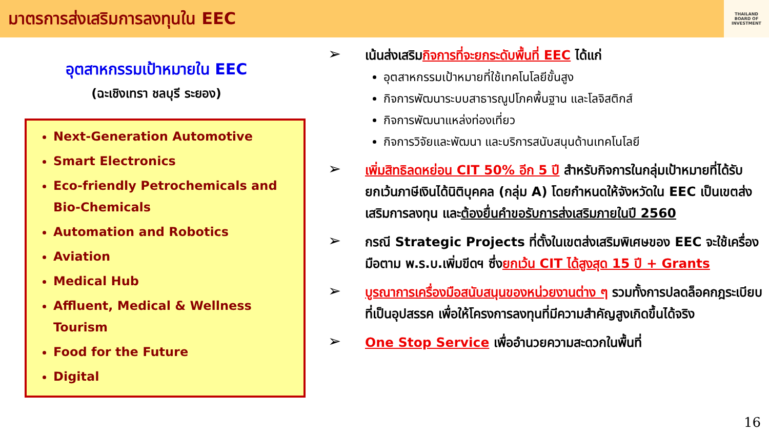มาตรการส่งเสริมการลงทุนใน EEC
THAILAND
BOARD OF
INVESTMENT
อุตสาหกรรมเป้าหมายใน EEC
(ฉะเชิงเทรา ชลบุรี ระยอง)
Next-Generation Automotive
Smart Electronics
Eco-friendly Petrochemicals and Bio-Chemicals
Automation and Robotics
Aviation
Medical Hub
Affluent, Medical & Wellness Tourism
Food for the Future
Digital
➢
เน้นส่งเสริมกิจการที่จะยกระดับพื้นที่ EEC ได้แก่
อุตสาหกรรมเป้าหมายที่ใช้เทคโนโลยีขั้นสูง
กิจการพัฒนาระบบสาธารณูปโภคพื้นฐาน และโลจิสติกส์
กิจการพัฒนาแหล่งท่องเที่ยว
กิจการวิจัยและพัฒนา และบริการสนับสนุนด้านเทคโนโลยี
➢
เพิ่มสิทธิลดหย่อน CIT 50% อีก 5 ปี สำหรับกิจการในกลุ่มเป้าหมายที่ได้รับยกเว้นภาษีเงินได้นิติบุคคล (กลุ่ม A) โดยกำหนดให้จังหวัดใน EEC เป็นเขตส่งเสริมการลงทุน และต้องยื่นคำขอรับการส่งเสริมภายในปี 2560
➢
กรณี Strategic Projects ที่ตั้งในเขตส่งเสริมพิเศษของ EEC จะใช้เครื่องมือตาม พ.ร.บ.เพิ่มขีดฯ ซึ่งยกเว้น CIT ได้สูงสุด 15 ปี + Grants
➢
บูรณาการเครื่องมือสนับสนุนของหน่วยงานต่าง ๆ รวมทั้งการปลดล็อคกฎระเบียบที่เป็นอุปสรรค เพื่อให้โครงการลงทุนที่มีความสำคัญสูงเกิดขึ้นได้จริง
➢
One Stop Service เพื่ออำนวยความสะดวกในพื้นที่
16